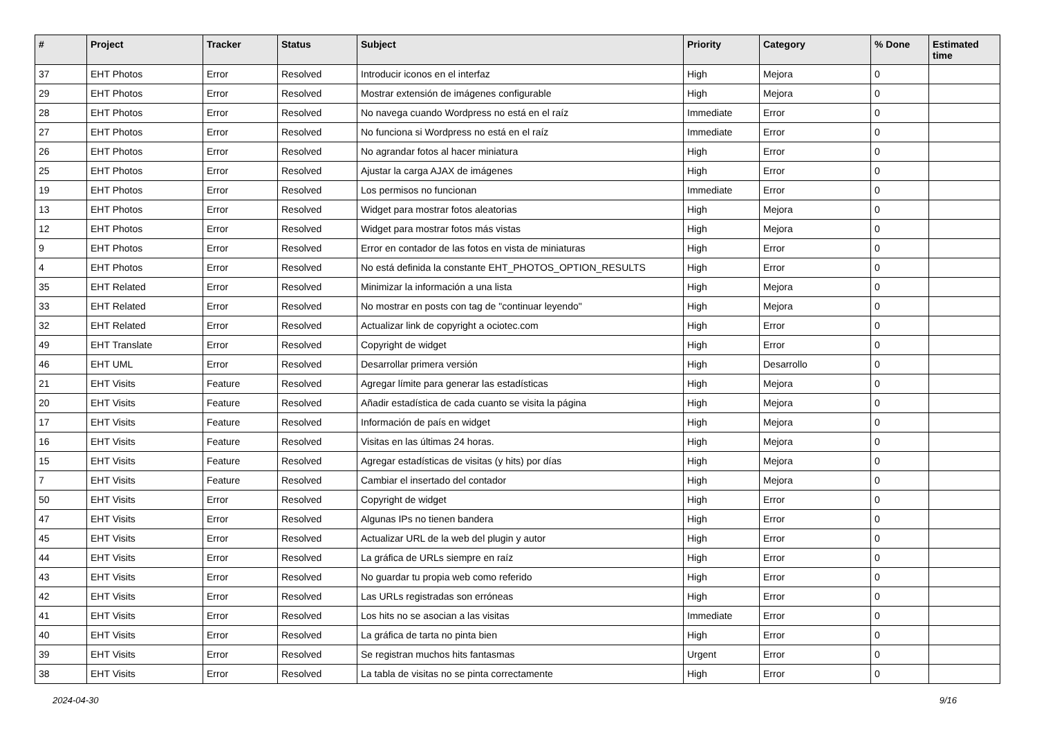| # | Project | Tracker | Status | Subject | Priority | Category | % Done | Estimated time |
| --- | --- | --- | --- | --- | --- | --- | --- | --- |
| 37 | EHT Photos | Error | Resolved | Introducir iconos en el interfaz | High | Mejora | 0 | |
| 29 | EHT Photos | Error | Resolved | Mostrar extensión de imágenes configurable | High | Mejora | 0 | |
| 28 | EHT Photos | Error | Resolved | No navega cuando Wordpress no está en el raíz | Immediate | Error | 0 | |
| 27 | EHT Photos | Error | Resolved | No funciona si Wordpress no está en el raíz | Immediate | Error | 0 | |
| 26 | EHT Photos | Error | Resolved | No agrandar fotos al hacer miniatura | High | Error | 0 | |
| 25 | EHT Photos | Error | Resolved | Ajustar la carga AJAX de imágenes | High | Error | 0 | |
| 19 | EHT Photos | Error | Resolved | Los permisos no funcionan | Immediate | Error | 0 | |
| 13 | EHT Photos | Error | Resolved | Widget para mostrar fotos aleatorias | High | Mejora | 0 | |
| 12 | EHT Photos | Error | Resolved | Widget para mostrar fotos más vistas | High | Mejora | 0 | |
| 9 | EHT Photos | Error | Resolved | Error en contador de las fotos en vista de miniaturas | High | Error | 0 | |
| 4 | EHT Photos | Error | Resolved | No está definida la constante EHT_PHOTOS_OPTION_RESULTS | High | Error | 0 | |
| 35 | EHT Related | Error | Resolved | Minimizar la información a una lista | High | Mejora | 0 | |
| 33 | EHT Related | Error | Resolved | No mostrar en posts con tag de "continuar leyendo" | High | Mejora | 0 | |
| 32 | EHT Related | Error | Resolved | Actualizar link de copyright a ociotec.com | High | Error | 0 | |
| 49 | EHT Translate | Error | Resolved | Copyright de widget | High | Error | 0 | |
| 46 | EHT UML | Error | Resolved | Desarrollar primera versión | High | Desarrollo | 0 | |
| 21 | EHT Visits | Feature | Resolved | Agregar límite para generar las estadísticas | High | Mejora | 0 | |
| 20 | EHT Visits | Feature | Resolved | Añadir estadística de cada cuanto se visita la página | High | Mejora | 0 | |
| 17 | EHT Visits | Feature | Resolved | Información de país en widget | High | Mejora | 0 | |
| 16 | EHT Visits | Feature | Resolved | Visitas en las últimas 24 horas. | High | Mejora | 0 | |
| 15 | EHT Visits | Feature | Resolved | Agregar estadísticas de visitas (y hits) por días | High | Mejora | 0 | |
| 7 | EHT Visits | Feature | Resolved | Cambiar el insertado del contador | High | Mejora | 0 | |
| 50 | EHT Visits | Error | Resolved | Copyright de widget | High | Error | 0 | |
| 47 | EHT Visits | Error | Resolved | Algunas IPs no tienen bandera | High | Error | 0 | |
| 45 | EHT Visits | Error | Resolved | Actualizar URL de la web del plugin y autor | High | Error | 0 | |
| 44 | EHT Visits | Error | Resolved | La gráfica de URLs siempre en raíz | High | Error | 0 | |
| 43 | EHT Visits | Error | Resolved | No guardar tu propia web como referido | High | Error | 0 | |
| 42 | EHT Visits | Error | Resolved | Las URLs registradas son erróneas | High | Error | 0 | |
| 41 | EHT Visits | Error | Resolved | Los hits no se asocian a las visitas | Immediate | Error | 0 | |
| 40 | EHT Visits | Error | Resolved | La gráfica de tarta no pinta bien | High | Error | 0 | |
| 39 | EHT Visits | Error | Resolved | Se registran muchos hits fantasmas | Urgent | Error | 0 | |
| 38 | EHT Visits | Error | Resolved | La tabla de visitas no se pinta correctamente | High | Error | 0 | |
2024-04-30 9/16